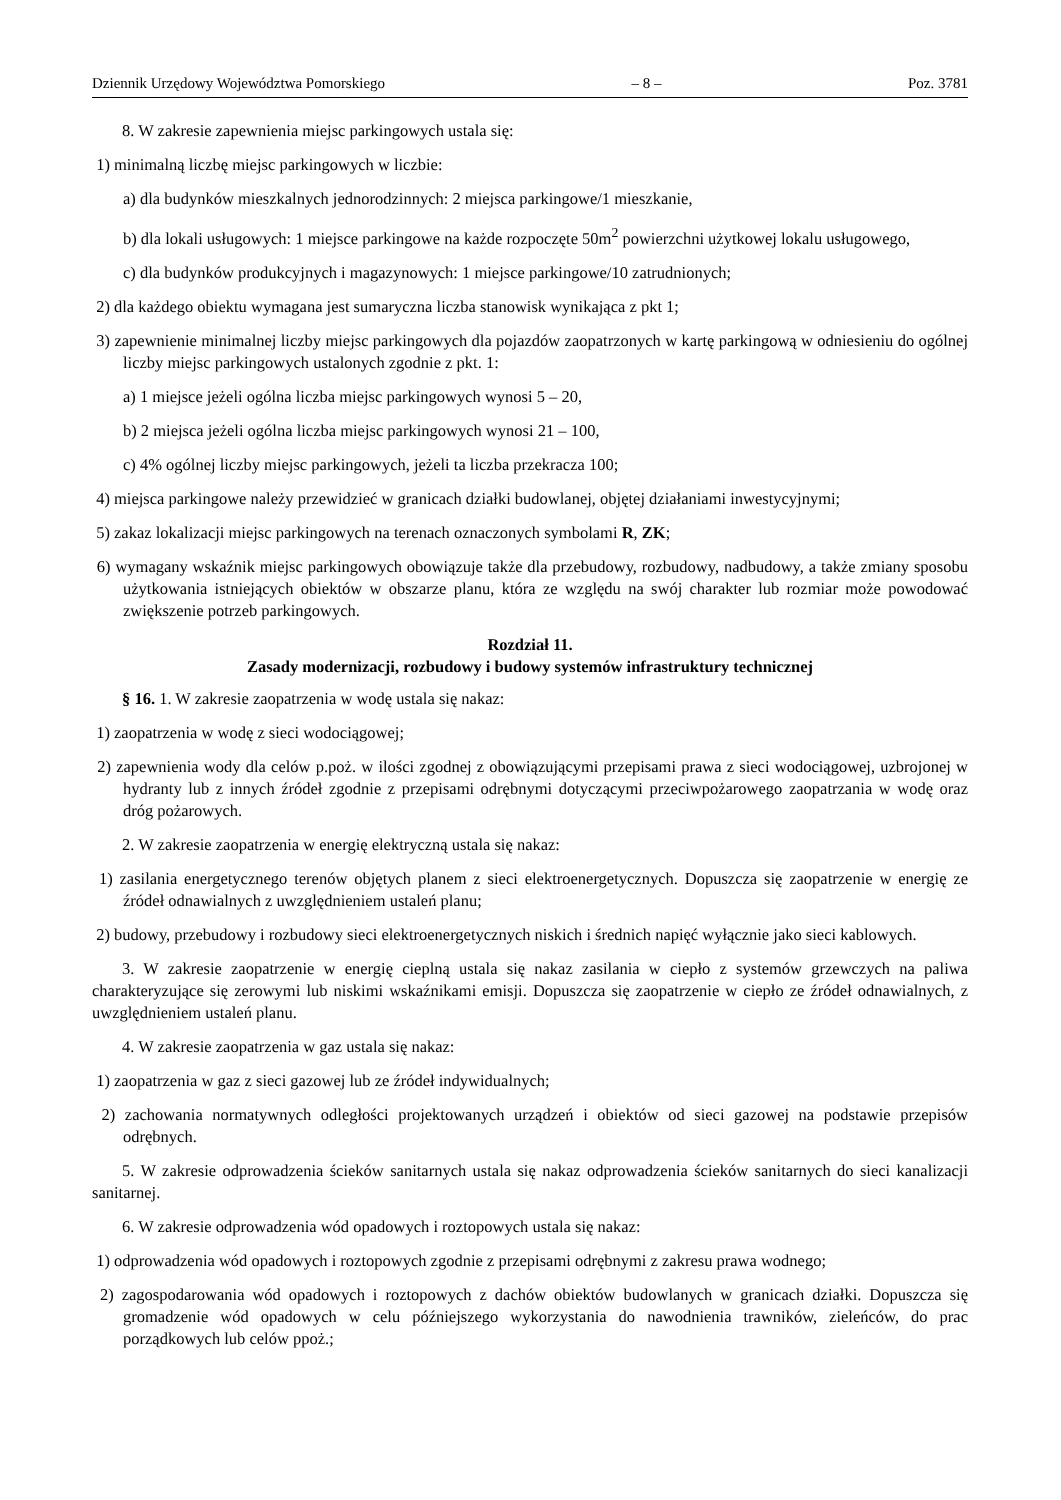Dziennik Urzędowy Województwa Pomorskiego – 8 – Poz. 3781
8. W zakresie zapewnienia miejsc parkingowych ustala się:
1) minimalną liczbę miejsc parkingowych w liczbie:
a) dla budynków mieszkalnych jednorodzinnych: 2 miejsca parkingowe/1 mieszkanie,
b) dla lokali usługowych: 1 miejsce parkingowe na każde rozpoczęte 50m<sup>2</sup> powierzchni użytkowej lokalu usługowego,
c) dla budynków produkcyjnych i magazynowych: 1 miejsce parkingowe/10 zatrudnionych;
2) dla każdego obiektu wymagana jest sumaryczna liczba stanowisk wynikająca z pkt 1;
3) zapewnienie minimalnej liczby miejsc parkingowych dla pojazdów zaopatrzonych w kartę parkingową w odniesieniu do ogólnej liczby miejsc parkingowych ustalonych zgodnie z pkt. 1:
a) 1 miejsce jeżeli ogólna liczba miejsc parkingowych wynosi 5 – 20,
b) 2 miejsca jeżeli ogólna liczba miejsc parkingowych wynosi 21 – 100,
c) 4% ogólnej liczby miejsc parkingowych, jeżeli ta liczba przekracza 100;
4) miejsca parkingowe należy przewidzieć w granicach działki budowlanej, objętej działaniami inwestycyjnymi;
5) zakaz lokalizacji miejsc parkingowych na terenach oznaczonych symbolami R, ZK;
6) wymagany wskaźnik miejsc parkingowych obowiązuje także dla przebudowy, rozbudowy, nadbudowy, a także zmiany sposobu użytkowania istniejących obiektów w obszarze planu, która ze względu na swój charakter lub rozmiar może powodować zwiększenie potrzeb parkingowych.
Rozdział 11.
Zasady modernizacji, rozbudowy i budowy systemów infrastruktury technicznej
§ 16. 1. W zakresie zaopatrzenia w wodę ustala się nakaz:
1) zaopatrzenia w wodę z sieci wodociągowej;
2) zapewnienia wody dla celów p.poż. w ilości zgodnej z obowiązującymi przepisami prawa z sieci wodociągowej, uzbrojonej w hydranty lub z innych źródeł zgodnie z przepisami odrębnymi dotyczącymi przeciwpożarowego zaopatrzania w wodę oraz dróg pożarowych.
2. W zakresie zaopatrzenia w energię elektryczną ustala się nakaz:
1) zasilania energetycznego terenów objętych planem z sieci elektroenergetycznych. Dopuszcza się zaopatrzenie w energię ze źródeł odnawialnych z uwzględnieniem ustaleń planu;
2) budowy, przebudowy i rozbudowy sieci elektroenergetycznych niskich i średnich napięć wyłącznie jako sieci kablowych.
3. W zakresie zaopatrzenie w energię cieplną ustala się nakaz zasilania w ciepło z systemów grzewczych na paliwa charakteryzujące się zerowymi lub niskimi wskaźnikami emisji. Dopuszcza się zaopatrzenie w ciepło ze źródeł odnawialnych, z uwzględnieniem ustaleń planu.
4. W zakresie zaopatrzenia w gaz ustala się nakaz:
1) zaopatrzenia w gaz z sieci gazowej lub ze źródeł indywidualnych;
2) zachowania normatywnych odległości projektowanych urządzeń i obiektów od sieci gazowej na podstawie przepisów odrębnych.
5. W zakresie odprowadzenia ścieków sanitarnych ustala się nakaz odprowadzenia ścieków sanitarnych do sieci kanalizacji sanitarnej.
6. W zakresie odprowadzenia wód opadowych i roztopowych ustala się nakaz:
1) odprowadzenia wód opadowych i roztopowych zgodnie z przepisami odrębnymi z zakresu prawa wodnego;
2) zagospodarowania wód opadowych i roztopowych z dachów obiektów budowlanych w granicach działki. Dopuszcza się gromadzenie wód opadowych w celu późniejszego wykorzystania do nawodnienia trawników, zieleńców, do prac porządkowych lub celów ppoż.;